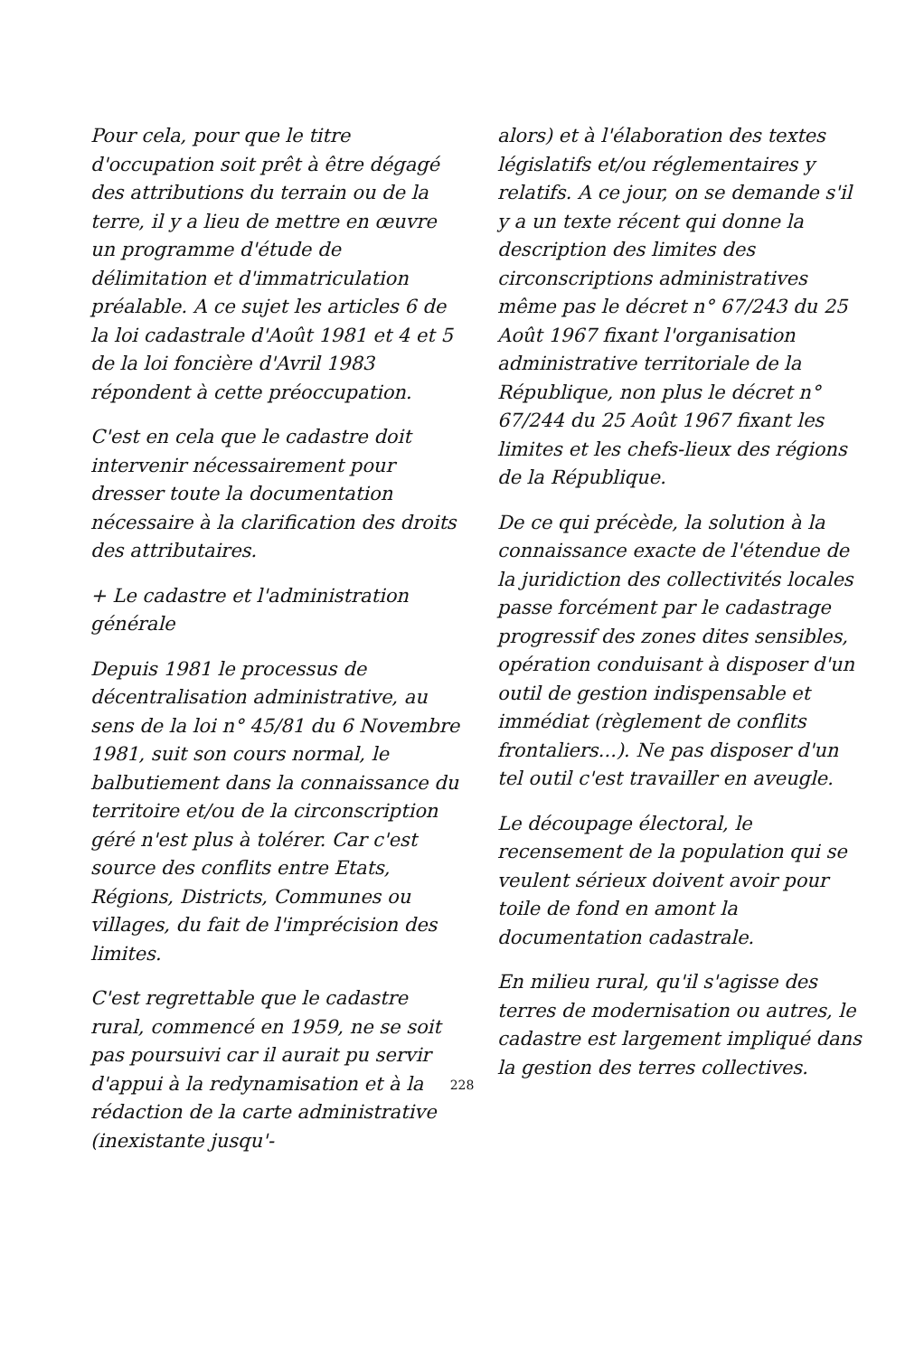Pour cela, pour que le titre d'occupation soit prêt à être dégagé des attributions du terrain ou de la terre, il y a lieu de mettre en œuvre un programme d'étude de délimitation et d'immatriculation préalable. A ce sujet les articles 6 de la loi cadastrale d'Août 1981 et 4 et 5 de la loi foncière d'Avril 1983 répondent à cette préoccupation.
C'est en cela que le cadastre doit intervenir nécessairement pour dresser toute la documentation nécessaire à la clarification des droits des attributaires.
+ Le cadastre et l'administration générale
Depuis 1981 le processus de décentralisation administrative, au sens de la loi n° 45/81 du 6 Novembre 1981, suit son cours normal, le balbutiement dans la connaissance du territoire et/ou de la circonscription géré n'est plus à tolérer. Car c'est source des conflits entre Etats, Régions, Districts, Communes ou villages, du fait de l'imprécision des limites.
C'est regrettable que le cadastre rural, commencé en 1959, ne se soit pas poursuivi car il aurait pu servir d'appui à la redynamisation et à la rédaction de la carte administrative (inexistante jusqu'-
alors) et à l'élaboration des textes législatifs et/ou réglementaires y relatifs. A ce jour, on se demande s'il y a un texte récent qui donne la description des limites des circonscriptions administratives même pas le décret n° 67/243 du 25 Août 1967 fixant l'organisation administrative territoriale de la République, non plus le décret n° 67/244 du 25 Août 1967 fixant les limites et les chefs-lieux des régions de la République.
De ce qui précède, la solution à la connaissance exacte de l'étendue de la juridiction des collectivités locales passe forcément par le cadastrage progressif des zones dites sensibles, opération conduisant à disposer d'un outil de gestion indispensable et immédiat (règlement de conflits frontaliers...). Ne pas disposer d'un tel outil c'est travailler en aveugle.
Le découpage électoral, le recensement de la population qui se veulent sérieux doivent avoir pour toile de fond en amont la documentation cadastrale.
En milieu rural, qu'il s'agisse des terres de modernisation ou autres, le cadastre est largement impliqué dans la gestion des terres collectives.
228